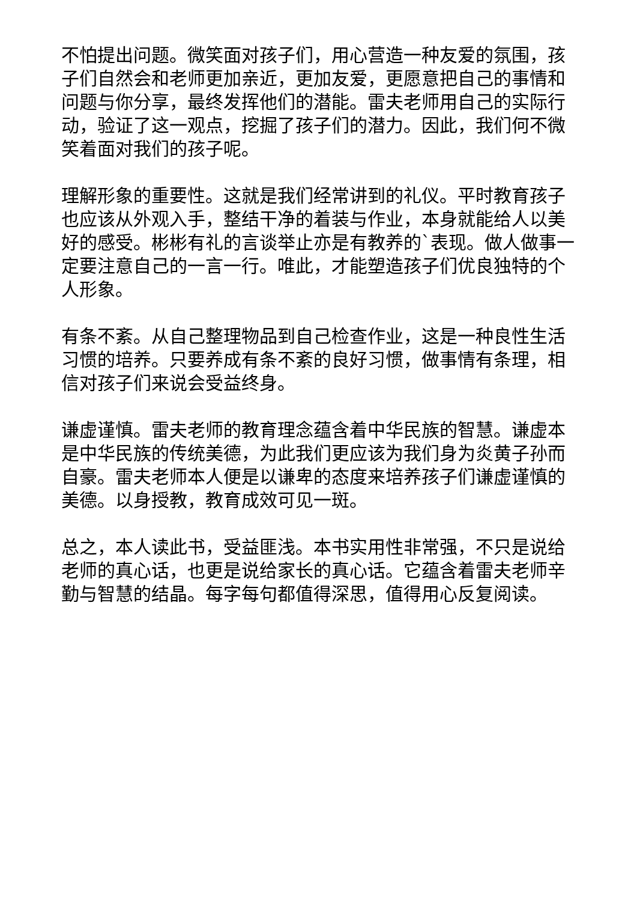不怕提出问题。微笑面对孩子们，用心营造一种友爱的氛围，孩子们自然会和老师更加亲近，更加友爱，更愿意把自己的事情和问题与你分享，最终发挥他们的潜能。雷夫老师用自己的实际行动，验证了这一观点，挖掘了孩子们的潜力。因此，我们何不微笑着面对我们的孩子呢。
理解形象的重要性。这就是我们经常讲到的礼仪。平时教育孩子也应该从外观入手，整结干净的着装与作业，本身就能给人以美好的感受。彬彬有礼的言谈举止亦是有教养的`表现。做人做事一定要注意自己的一言一行。唯此，才能塑造孩子们优良独特的个人形象。
有条不紊。从自己整理物品到自己检查作业，这是一种良性生活习惯的培养。只要养成有条不紊的良好习惯，做事情有条理，相信对孩子们来说会受益终身。
谦虚谨慎。雷夫老师的教育理念蕴含着中华民族的智慧。谦虚本是中华民族的传统美德，为此我们更应该为我们身为炎黄子孙而自豪。雷夫老师本人便是以谦卑的态度来培养孩子们谦虚谨慎的美德。以身授教，教育成效可见一斑。
总之，本人读此书，受益匪浅。本书实用性非常强，不只是说给老师的真心话，也更是说给家长的真心话。它蕴含着雷夫老师辛勤与智慧的结晶。每字每句都值得深思，值得用心反复阅读。